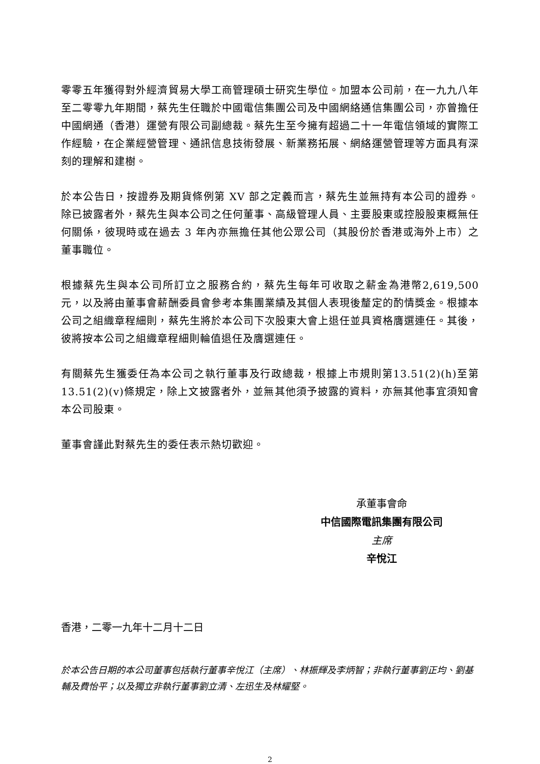零零五年獲得對外經濟貿易大學工商管理碩士研究生學位。加盟本公司前，在一九九八年至二零零九年期間，蔡先生任職於中國電信集團公司及中國網絡通信集團公司，亦曾擔任中國網通（香港）運營有限公司副總裁。蔡先生至今擁有超過二十一年電信領域的實際工作經驗，在企業經營管理、通訊信息技術發展、新業務拓展、網絡運營管理等方面具有深刻的理解和建樹。
於本公告日，按證券及期貨條例第 XV 部之定義而言，蔡先生並無持有本公司的證券。除已披露者外，蔡先生與本公司之任何董事、高級管理人員、主要股東或控股股東概無任何關係，彼現時或在過去 3 年內亦無擔任其他公眾公司（其股份於香港或海外上市）之董事職位。
根據蔡先生與本公司所訂立之服務合約，蔡先生每年可收取之薪金為港幣2,619,500元，以及將由董事會薪酬委員會參考本集團業績及其個人表現後釐定的酌情獎金。根據本公司之組織章程細則，蔡先生將於本公司下次股東大會上退任並具資格膺選連任。其後，彼將按本公司之組織章程細則輪值退任及膺選連任。
有關蔡先生獲委任為本公司之執行董事及行政總裁，根據上市規則第13.51(2)(h)至第 13.51(2)(v)條規定，除上文披露者外，並無其他須予披露的資料，亦無其他事宜須知會本公司股東。
董事會謹此對蔡先生的委任表示熱切歡迎。
承董事會命
中信國際電訊集團有限公司
主席
辛悅江
香港，二零一九年十二月十二日
於本公告日期的本公司董事包括執行董事辛悅江（主席）、林振輝及李炳智；非執行董事劉正均、劉基輔及費怡平；以及獨立非執行董事劉立清、左迅生及林耀堅。
2